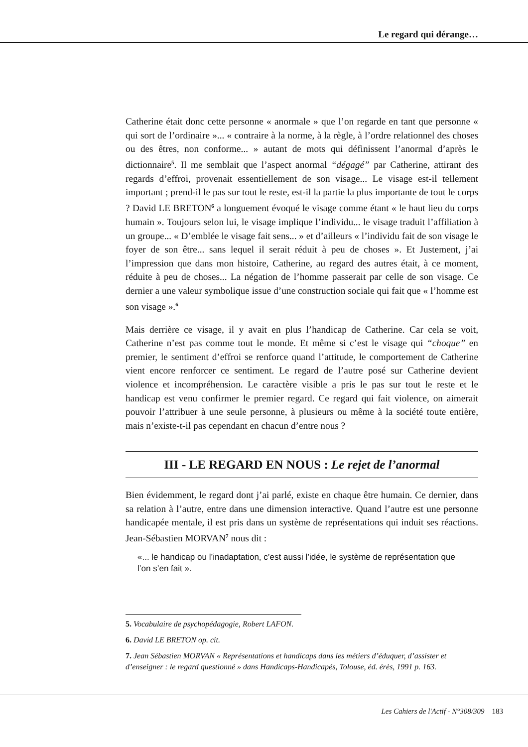Le regard qui dérange…
Catherine était donc cette personne « anormale » que l’on regarde en tant que personne « qui sort de l’ordinaire »... « contraire à la norme, à la règle, à l’ordre relationnel des choses ou des êtres, non conforme... » autant de mots qui définissent l’anormal d’après le dictionnaire<sup>5</sup>. Il me semblait que l’aspect anormal “dégagé” par Catherine, attirant des regards d’effroi, provenait essentiellement de son visage... Le visage est-il tellement important ; prend-il le pas sur tout le reste, est-il la partie la plus importante de tout le corps ? David LE BRETON<sup>6</sup> a longuement évoqué le visage comme étant « le haut lieu du corps humain ». Toujours selon lui, le visage implique l’individu... le visage traduit l’affiliation à un groupe... « D’emblée le visage fait sens... » et d’ailleurs « l’individu fait de son visage le foyer de son être... sans lequel il serait réduit à peu de choses ». Et Justement, j’ai l’impression que dans mon histoire, Catherine, au regard des autres était, à ce moment, réduite à peu de choses... La négation de l’homme passerait par celle de son visage. Ce dernier a une valeur symbolique issue d’une construction sociale qui fait que « l’homme est son visage ».<sup>6</sup>
Mais derrière ce visage, il y avait en plus l’handicap de Catherine. Car cela se voit, Catherine n’est pas comme tout le monde. Et même si c’est le visage qui “choque” en premier, le sentiment d’effroi se renforce quand l’attitude, le comportement de Catherine vient encore renforcer ce sentiment. Le regard de l’autre posé sur Catherine devient violence et incompréhension. Le caractère visible a pris le pas sur tout le reste et le handicap est venu confirmer le premier regard. Ce regard qui fait violence, on aimerait pouvoir l’attribuer à une seule personne, à plusieurs ou même à la société toute entière, mais n’existe-t-il pas cependant en chacun d’entre nous ?
III - LE REGARD EN NOUS : Le rejet de l’anormal
Bien évidemment, le regard dont j’ai parlé, existe en chaque être humain. Ce dernier, dans sa relation à l’autre, entre dans une dimension interactive. Quand l’autre est une personne handicapée mentale, il est pris dans un système de représentations qui induit ses réactions. Jean-Sébastien MORVAN<sup>7</sup> nous dit :
«... le handicap ou l’inadaptation, c’est aussi l’idée, le système de représentation que l’on s’en fait ».
5. Vocabulaire de psychopédagogie, Robert LAFON.
6. David LE BRETON op. cit.
7. Jean Sébastien MORVAN « Représentations et handicaps dans les métiers d’éduquer, d’assister et d’enseigner : le regard questionné » dans Handicaps-Handicapés, Tolouse, éd. érès, 1991 p. 163.
Les Cahiers de l'Actif - N°308/309 183